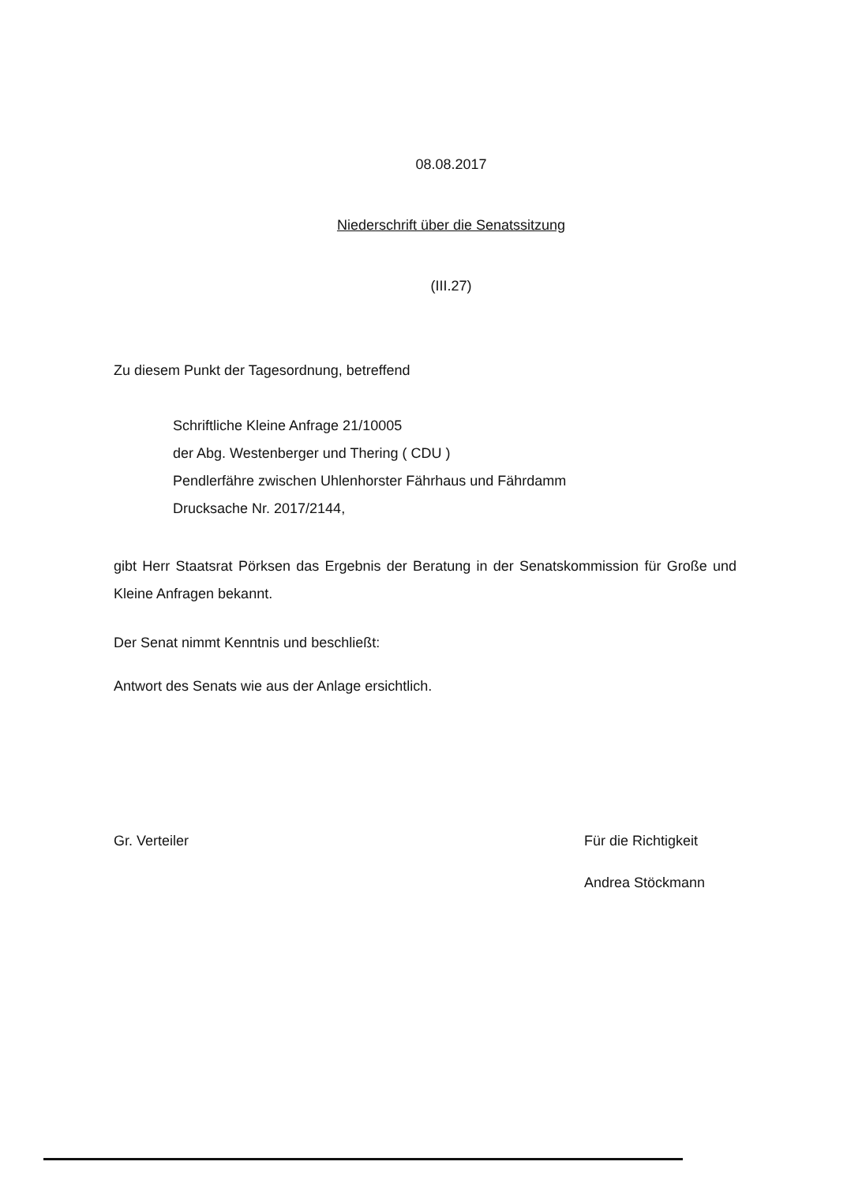08.08.2017
Niederschrift über die Senatssitzung
(III.27)
Zu diesem Punkt der Tagesordnung, betreffend
Schriftliche Kleine Anfrage 21/10005
der Abg. Westenberger und Thering ( CDU )
Pendlerfähre zwischen Uhlenhorster Fährhaus und Fährdamm
Drucksache Nr. 2017/2144,
gibt Herr Staatsrat Pörksen das Ergebnis der Beratung in der Senatskommission für Große und Kleine Anfragen bekannt.
Der Senat nimmt Kenntnis und beschließt:
Antwort des Senats wie aus der Anlage ersichtlich.
Gr. Verteiler Für die Richtigkeit
Andrea Stöckmann